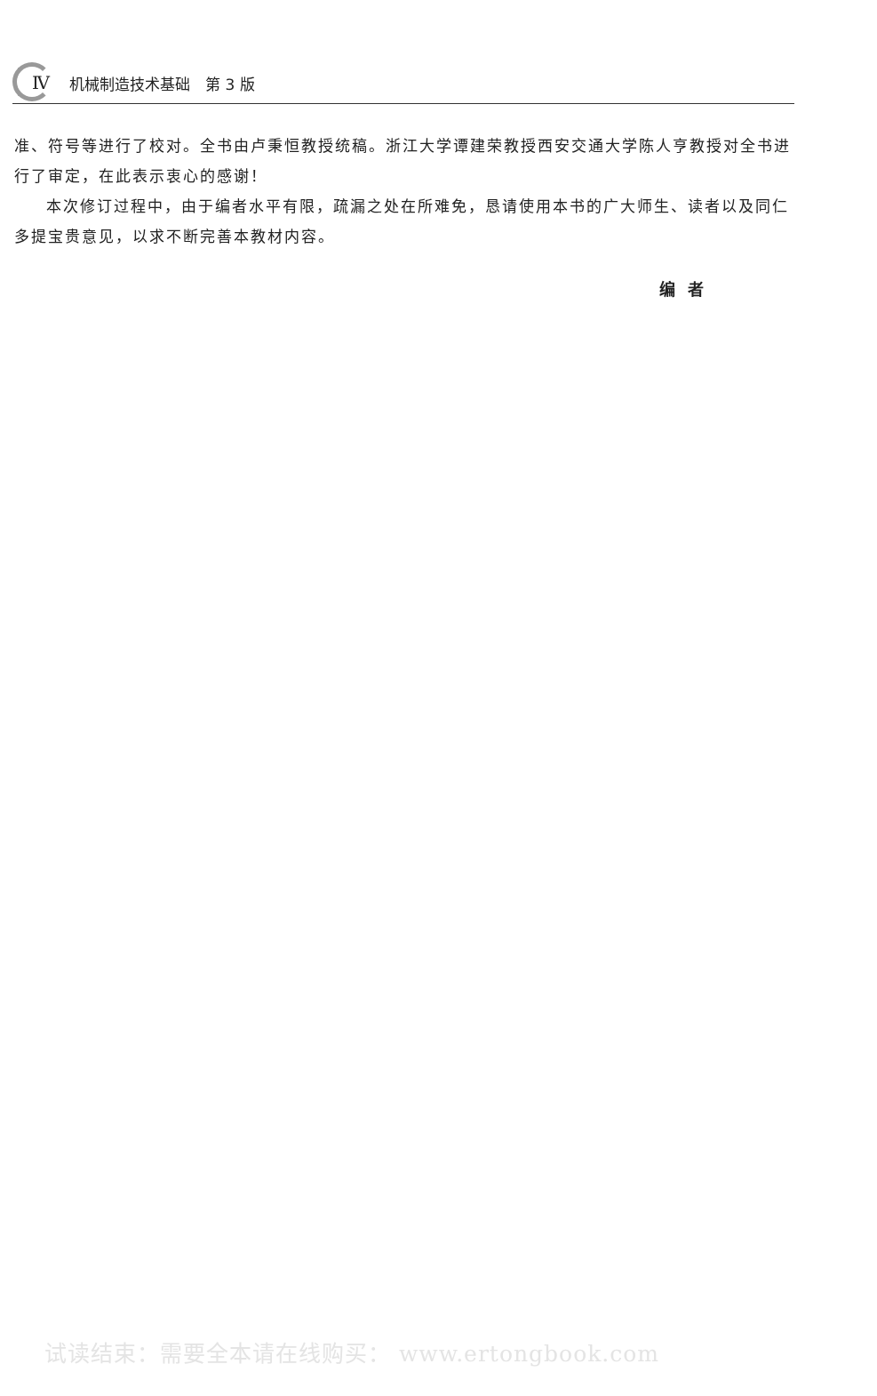Ⅳ 机械制造技术基础　第 3 版
准、符号等进行了校对。全书由卢秉恒教授统稿。浙江大学谭建荣教授西安交通大学陈人亨教授对全书进行了审定，在此表示衷心的感谢！
本次修订过程中，由于编者水平有限，疏漏之处在所难免，恳请使用本书的广大师生、读者以及同仁多提宝贵意见，以求不断完善本教材内容。
编者
试读结束：需要全本请在线购买： www.ertongbook.com